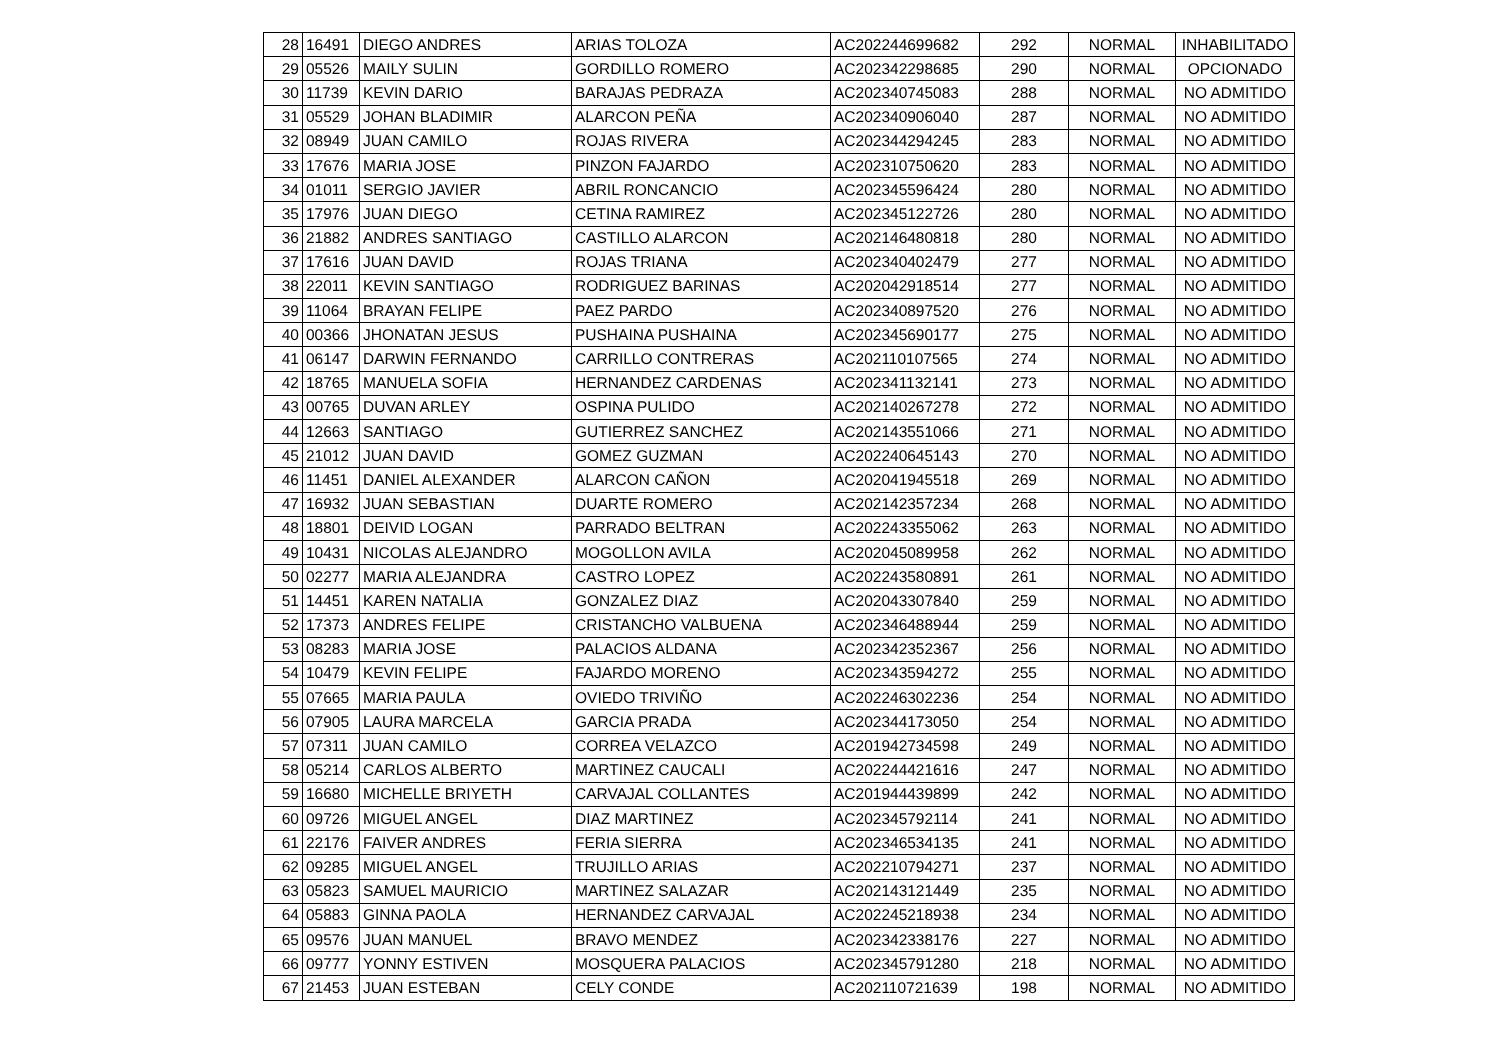| 28 | 16491 | DIEGO ANDRES | ARIAS TOLOZA | AC202244699682 | 292 | NORMAL | INHABILITADO |
| 29 | 05526 | MAILY SULIN | GORDILLO ROMERO | AC202342298685 | 290 | NORMAL | OPCIONADO |
| 30 | 11739 | KEVIN DARIO | BARAJAS PEDRAZA | AC202340745083 | 288 | NORMAL | NO ADMITIDO |
| 31 | 05529 | JOHAN BLADIMIR | ALARCON PEÑA | AC202340906040 | 287 | NORMAL | NO ADMITIDO |
| 32 | 08949 | JUAN CAMILO | ROJAS RIVERA | AC202344294245 | 283 | NORMAL | NO ADMITIDO |
| 33 | 17676 | MARIA JOSE | PINZON FAJARDO | AC202310750620 | 283 | NORMAL | NO ADMITIDO |
| 34 | 01011 | SERGIO JAVIER | ABRIL RONCANCIO | AC202345596424 | 280 | NORMAL | NO ADMITIDO |
| 35 | 17976 | JUAN DIEGO | CETINA RAMIREZ | AC202345122726 | 280 | NORMAL | NO ADMITIDO |
| 36 | 21882 | ANDRES SANTIAGO | CASTILLO ALARCON | AC202146480818 | 280 | NORMAL | NO ADMITIDO |
| 37 | 17616 | JUAN DAVID | ROJAS TRIANA | AC202340402479 | 277 | NORMAL | NO ADMITIDO |
| 38 | 22011 | KEVIN SANTIAGO | RODRIGUEZ BARINAS | AC202042918514 | 277 | NORMAL | NO ADMITIDO |
| 39 | 11064 | BRAYAN FELIPE | PAEZ PARDO | AC202340897520 | 276 | NORMAL | NO ADMITIDO |
| 40 | 00366 | JHONATAN JESUS | PUSHAINA PUSHAINA | AC202345690177 | 275 | NORMAL | NO ADMITIDO |
| 41 | 06147 | DARWIN FERNANDO | CARRILLO CONTRERAS | AC202110107565 | 274 | NORMAL | NO ADMITIDO |
| 42 | 18765 | MANUELA SOFIA | HERNANDEZ CARDENAS | AC202341132141 | 273 | NORMAL | NO ADMITIDO |
| 43 | 00765 | DUVAN ARLEY | OSPINA PULIDO | AC202140267278 | 272 | NORMAL | NO ADMITIDO |
| 44 | 12663 | SANTIAGO | GUTIERREZ SANCHEZ | AC202143551066 | 271 | NORMAL | NO ADMITIDO |
| 45 | 21012 | JUAN DAVID | GOMEZ GUZMAN | AC202240645143 | 270 | NORMAL | NO ADMITIDO |
| 46 | 11451 | DANIEL ALEXANDER | ALARCON CAÑON | AC202041945518 | 269 | NORMAL | NO ADMITIDO |
| 47 | 16932 | JUAN SEBASTIAN | DUARTE ROMERO | AC202142357234 | 268 | NORMAL | NO ADMITIDO |
| 48 | 18801 | DEIVID LOGAN | PARRADO BELTRAN | AC202243355062 | 263 | NORMAL | NO ADMITIDO |
| 49 | 10431 | NICOLAS ALEJANDRO | MOGOLLON AVILA | AC202045089958 | 262 | NORMAL | NO ADMITIDO |
| 50 | 02277 | MARIA ALEJANDRA | CASTRO LOPEZ | AC202243580891 | 261 | NORMAL | NO ADMITIDO |
| 51 | 14451 | KAREN NATALIA | GONZALEZ DIAZ | AC202043307840 | 259 | NORMAL | NO ADMITIDO |
| 52 | 17373 | ANDRES FELIPE | CRISTANCHO VALBUENA | AC202346488944 | 259 | NORMAL | NO ADMITIDO |
| 53 | 08283 | MARIA JOSE | PALACIOS ALDANA | AC202342352367 | 256 | NORMAL | NO ADMITIDO |
| 54 | 10479 | KEVIN FELIPE | FAJARDO MORENO | AC202343594272 | 255 | NORMAL | NO ADMITIDO |
| 55 | 07665 | MARIA PAULA | OVIEDO TRIVIÑO | AC202246302236 | 254 | NORMAL | NO ADMITIDO |
| 56 | 07905 | LAURA MARCELA | GARCIA PRADA | AC202344173050 | 254 | NORMAL | NO ADMITIDO |
| 57 | 07311 | JUAN CAMILO | CORREA VELAZCO | AC201942734598 | 249 | NORMAL | NO ADMITIDO |
| 58 | 05214 | CARLOS ALBERTO | MARTINEZ CAUCALI | AC202244421616 | 247 | NORMAL | NO ADMITIDO |
| 59 | 16680 | MICHELLE BRIYETH | CARVAJAL COLLANTES | AC201944439899 | 242 | NORMAL | NO ADMITIDO |
| 60 | 09726 | MIGUEL ANGEL | DIAZ MARTINEZ | AC202345792114 | 241 | NORMAL | NO ADMITIDO |
| 61 | 22176 | FAIVER ANDRES | FERIA SIERRA | AC202346534135 | 241 | NORMAL | NO ADMITIDO |
| 62 | 09285 | MIGUEL ANGEL | TRUJILLO ARIAS | AC202210794271 | 237 | NORMAL | NO ADMITIDO |
| 63 | 05823 | SAMUEL MAURICIO | MARTINEZ SALAZAR | AC202143121449 | 235 | NORMAL | NO ADMITIDO |
| 64 | 05883 | GINNA PAOLA | HERNANDEZ CARVAJAL | AC202245218938 | 234 | NORMAL | NO ADMITIDO |
| 65 | 09576 | JUAN MANUEL | BRAVO MENDEZ | AC202342338176 | 227 | NORMAL | NO ADMITIDO |
| 66 | 09777 | YONNY ESTIVEN | MOSQUERA PALACIOS | AC202345791280 | 218 | NORMAL | NO ADMITIDO |
| 67 | 21453 | JUAN ESTEBAN | CELY CONDE | AC202110721639 | 198 | NORMAL | NO ADMITIDO |